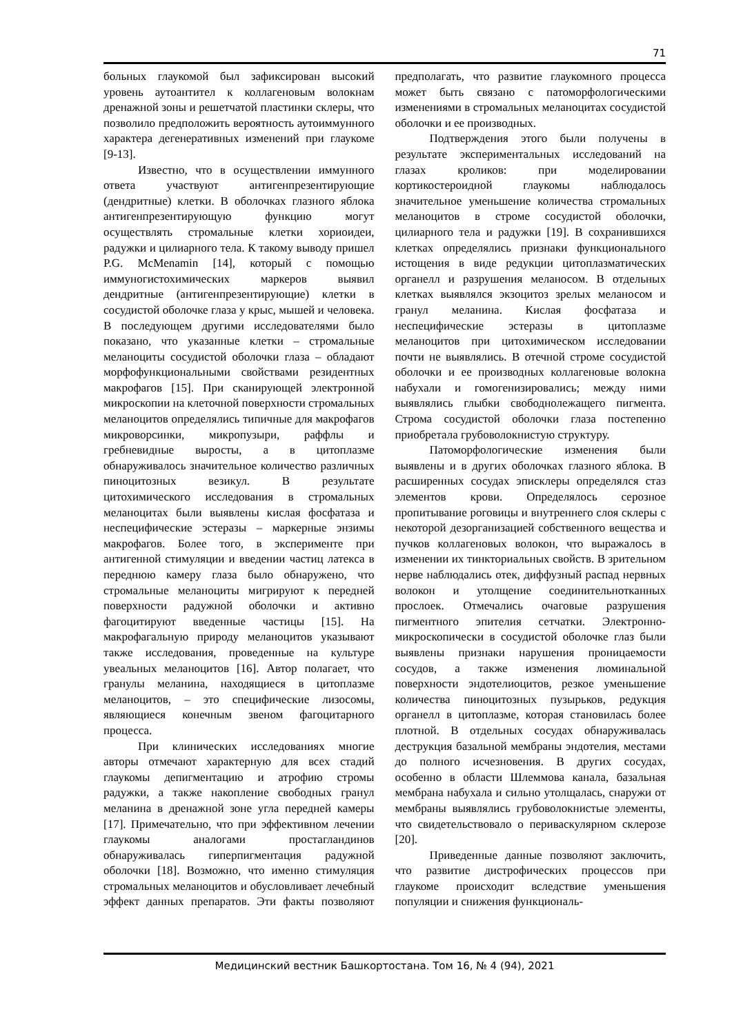71
больных глаукомой был зафиксирован высокий уровень аутоантител к коллагеновым волокнам дренажной зоны и решетчатой пластинки склеры, что позволило предположить вероятность аутоиммунного характера дегенеративных изменений при глаукоме [9-13].
Известно, что в осуществлении иммунного ответа участвуют антигенпрезентирующие (дендритные) клетки. В оболочках глазного яблока антигенпрезентирующую функцию могут осуществлять стромальные клетки хориоидеи, радужки и цилиарного тела. К такому выводу пришел P.G. McMenamin [14], который с помощью иммуногистохимических маркеров выявил дендритные (антигенпрезентирующие) клетки в сосудистой оболочке глаза у крыс, мышей и человека. В последующем другими исследователями было показано, что указанные клетки – стромальные меланоциты сосудистой оболочки глаза – обладают морфофункциональными свойствами резидентных макрофагов [15]. При сканирующей электронной микроскопии на клеточной поверхности стромальных меланоцитов определялись типичные для макрофагов микроворсинки, микропузыри, раффлы и гребневидные выросты, а в цитоплазме обнаруживалось значительное количество различных пиноцитозных везикул. В результате цитохимического исследования в стромальных меланоцитах были выявлены кислая фосфатаза и неспецифические эстеразы – маркерные энзимы макрофагов. Более того, в эксперименте при антигенной стимуляции и введении частиц латекса в переднюю камеру глаза было обнаружено, что стромальные меланоциты мигрируют к передней поверхности радужной оболочки и активно фагоцитируют введенные частицы [15]. На макрофагальную природу меланоцитов указывают также исследования, проведенные на культуре увеальных меланоцитов [16]. Автор полагает, что гранулы меланина, находящиеся в цитоплазме меланоцитов, – это специфические лизосомы, являющиеся конечным звеном фагоцитарного процесса.
При клинических исследованиях многие авторы отмечают характерную для всех стадий глаукомы депигментацию и атрофию стромы радужки, а также накопление свободных гранул меланина в дренажной зоне угла передней камеры [17]. Примечательно, что при эффективном лечении глаукомы аналогами простагландинов обнаруживалась гиперпигментация радужной оболочки [18]. Возможно, что именно стимуляция стромальных меланоцитов и обусловливает лечебный эффект данных препаратов. Эти факты позволяют предполагать, что развитие глаукомного процесса может быть связано с патоморфологическими изменениями в стромальных меланоцитах сосудистой оболочки и ее производных.
Подтверждения этого были получены в результате экспериментальных исследований на глазах кроликов: при моделировании кортикостероидной глаукомы наблюдалось значительное уменьшение количества стромальных меланоцитов в строме сосудистой оболочки, цилиарного тела и радужки [19]. В сохранившихся клетках определялись признаки функционального истощения в виде редукции цитоплазматических органелл и разрушения меланосом. В отдельных клетках выявлялся экзоцитоз зрелых меланосом и гранул меланина. Кислая фосфатаза и неспецифические эстеразы в цитоплазме меланоцитов при цитохимическом исследовании почти не выявлялись. В отечной строме сосудистой оболочки и ее производных коллагеновые волокна набухали и гомогенизировались; между ними выявлялись глыбки свободнолежащего пигмента. Строма сосудистой оболочки глаза постепенно приобретала грубоволокнистую структуру.
Патоморфологические изменения были выявлены и в других оболочках глазного яблока. В расширенных сосудах эписклеры определялся стаз элементов крови. Определялось серозное пропитывание роговицы и внутреннего слоя склеры с некоторой дезорганизацией собственного вещества и пучков коллагеновых волокон, что выражалось в изменении их тинкториальных свойств. В зрительном нерве наблюдались отек, диффузный распад нервных волокон и утолщение соединительнотканных прослоек. Отмечались очаговые разрушения пигментного эпителия сетчатки. Электронно-микроскопически в сосудистой оболочке глаз были выявлены признаки нарушения проницаемости сосудов, а также изменения люминальной поверхности эндотелиоцитов, резкое уменьшение количества пиноцитозных пузырьков, редукция органелл в цитоплазме, которая становилась более плотной. В отдельных сосудах обнаруживалась деструкция базальной мембраны эндотелия, местами до полного исчезновения. В других сосудах, особенно в области Шлеммова канала, базальная мембрана набухала и сильно утолщалась, снаружи от мембраны выявлялись грубоволокнистые элементы, что свидетельствовало о периваскулярном склерозе [20].
Приведенные данные позволяют заключить, что развитие дистрофических процессов при глаукоме происходит вследствие уменьшения популяции и снижения функциональ-
Медицинский вестник Башкортостана. Том 16, № 4 (94), 2021